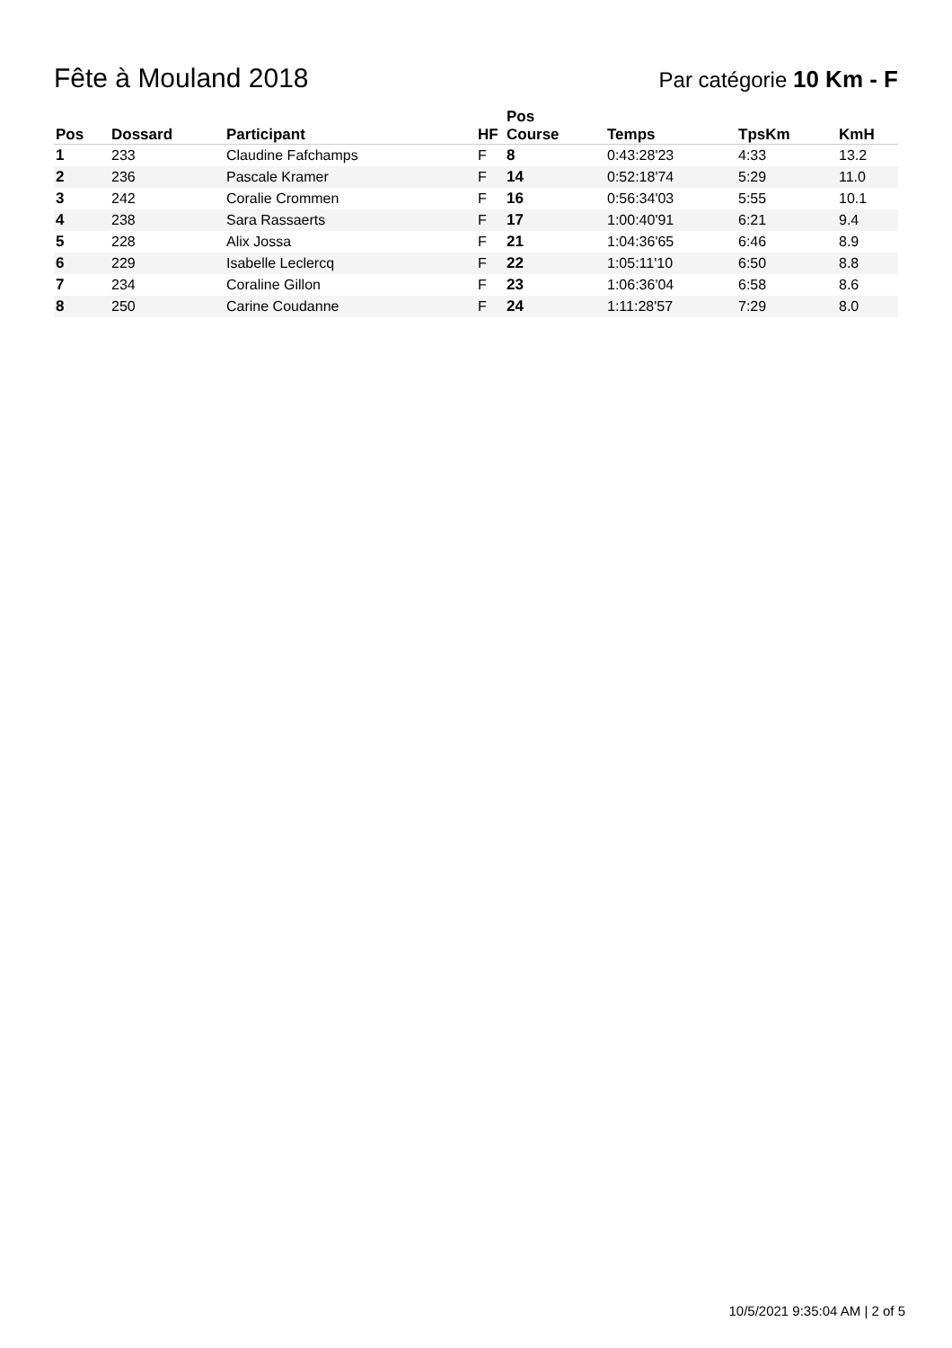Fête à Mouland 2018
Par catégorie 10 Km - F
| Pos | Dossard | Participant | HF | Pos Course | Temps | TpsKm | KmH |
| --- | --- | --- | --- | --- | --- | --- | --- |
| 1 | 233 | Claudine Fafchamps | F | 8 | 0:43:28'23 | 4:33 | 13.2 |
| 2 | 236 | Pascale Kramer | F | 14 | 0:52:18'74 | 5:29 | 11.0 |
| 3 | 242 | Coralie Crommen | F | 16 | 0:56:34'03 | 5:55 | 10.1 |
| 4 | 238 | Sara Rassaerts | F | 17 | 1:00:40'91 | 6:21 | 9.4 |
| 5 | 228 | Alix Jossa | F | 21 | 1:04:36'65 | 6:46 | 8.9 |
| 6 | 229 | Isabelle Leclercq | F | 22 | 1:05:11'10 | 6:50 | 8.8 |
| 7 | 234 | Coraline Gillon | F | 23 | 1:06:36'04 | 6:58 | 8.6 |
| 8 | 250 | Carine Coudanne | F | 24 | 1:11:28'57 | 7:29 | 8.0 |
10/5/2021 9:35:04 AM | 2 of 5